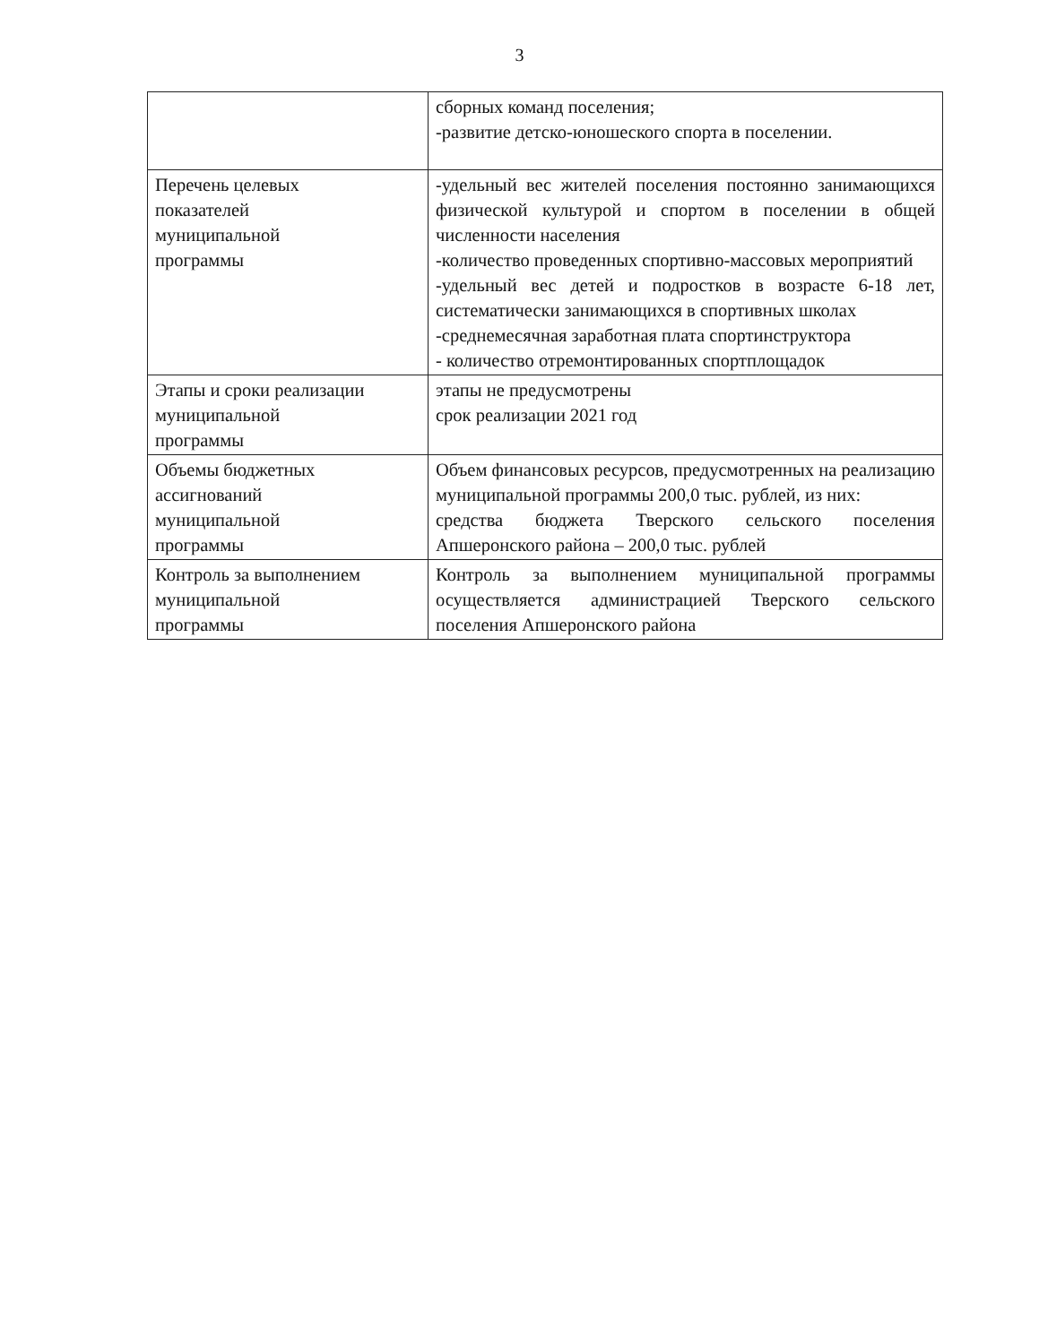3
| | сборных команд поселения; -развитие детско-юношеского спорта в поселении. |
| Перечень целевых показателей муниципальной программы | -удельный вес жителей поселения постоянно занимающихся физической культурой и спортом в поселении в общей численности населения -количество проведенных спортивно-массовых мероприятий -удельный вес детей и подростков в возрасте 6-18 лет, систематически занимающихся в спортивных школах -среднемесячная заработная плата спортинструктора - количество отремонтированных спортплощадок |
| Этапы и сроки реализации муниципальной программы | этапы не предусмотрены срок реализации 2021 год |
| Объемы бюджетных ассигнований муниципальной программы | Объем финансовых ресурсов, предусмотренных на реализацию муниципальной программы 200,0 тыс. рублей, из них: средства бюджета Тверского сельского поселения Апшеронского района – 200,0 тыс. рублей |
| Контроль за выполнением муниципальной программы | Контроль за выполнением муниципальной программы осуществляется администрацией Тверского сельского поселения Апшеронского района |